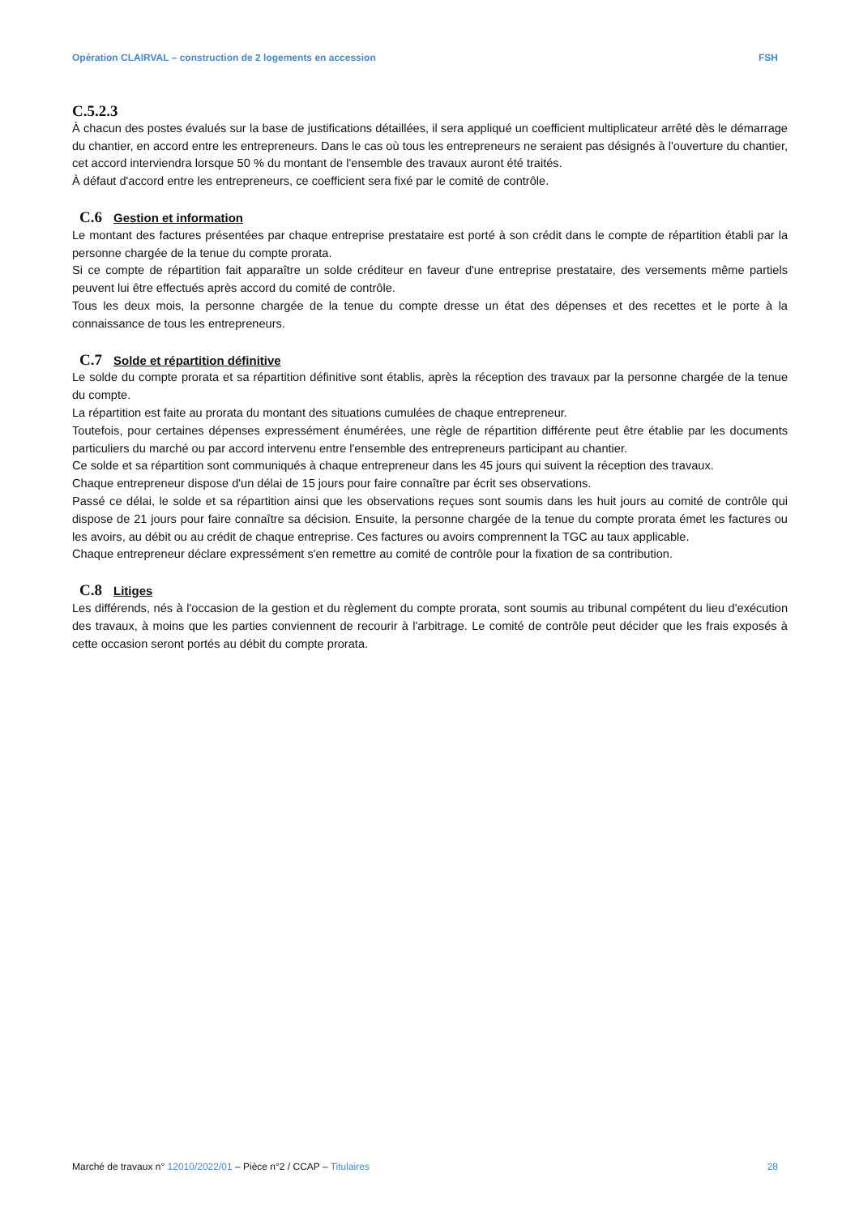Opération CLAIRVAL – construction de 2 logements en accession FSH
C.5.2.3
À chacun des postes évalués sur la base de justifications détaillées, il sera appliqué un coefficient multiplicateur arrêté dès le démarrage du chantier, en accord entre les entrepreneurs. Dans le cas où tous les entrepreneurs ne seraient pas désignés à l'ouverture du chantier, cet accord interviendra lorsque 50 % du montant de l'ensemble des travaux auront été traités.
À défaut d'accord entre les entrepreneurs, ce coefficient sera fixé par le comité de contrôle.
C.6 Gestion et information
Le montant des factures présentées par chaque entreprise prestataire est porté à son crédit dans le compte de répartition établi par la personne chargée de la tenue du compte prorata.
Si ce compte de répartition fait apparaître un solde créditeur en faveur d'une entreprise prestataire, des versements même partiels peuvent lui être effectués après accord du comité de contrôle.
Tous les deux mois, la personne chargée de la tenue du compte dresse un état des dépenses et des recettes et le porte à la connaissance de tous les entrepreneurs.
C.7 Solde et répartition définitive
Le solde du compte prorata et sa répartition définitive sont établis, après la réception des travaux par la personne chargée de la tenue du compte.
La répartition est faite au prorata du montant des situations cumulées de chaque entrepreneur.
Toutefois, pour certaines dépenses expressément énumérées, une règle de répartition différente peut être établie par les documents particuliers du marché ou par accord intervenu entre l'ensemble des entrepreneurs participant au chantier.
Ce solde et sa répartition sont communiqués à chaque entrepreneur dans les 45 jours qui suivent la réception des travaux.
Chaque entrepreneur dispose d'un délai de 15 jours pour faire connaître par écrit ses observations.
Passé ce délai, le solde et sa répartition ainsi que les observations reçues sont soumis dans les huit jours au comité de contrôle qui dispose de 21 jours pour faire connaître sa décision. Ensuite, la personne chargée de la tenue du compte prorata émet les factures ou les avoirs, au débit ou au crédit de chaque entreprise. Ces factures ou avoirs comprennent la TGC au taux applicable.
Chaque entrepreneur déclare expressément s'en remettre au comité de contrôle pour la fixation de sa contribution.
C.8 Litiges
Les différends, nés à l'occasion de la gestion et du règlement du compte prorata, sont soumis au tribunal compétent du lieu d'exécution des travaux, à moins que les parties conviennent de recourir à l'arbitrage. Le comité de contrôle peut décider que les frais exposés à cette occasion seront portés au débit du compte prorata.
Marché de travaux n° 12010/2022/01 – Pièce n°2 / CCAP – Titulaires 28